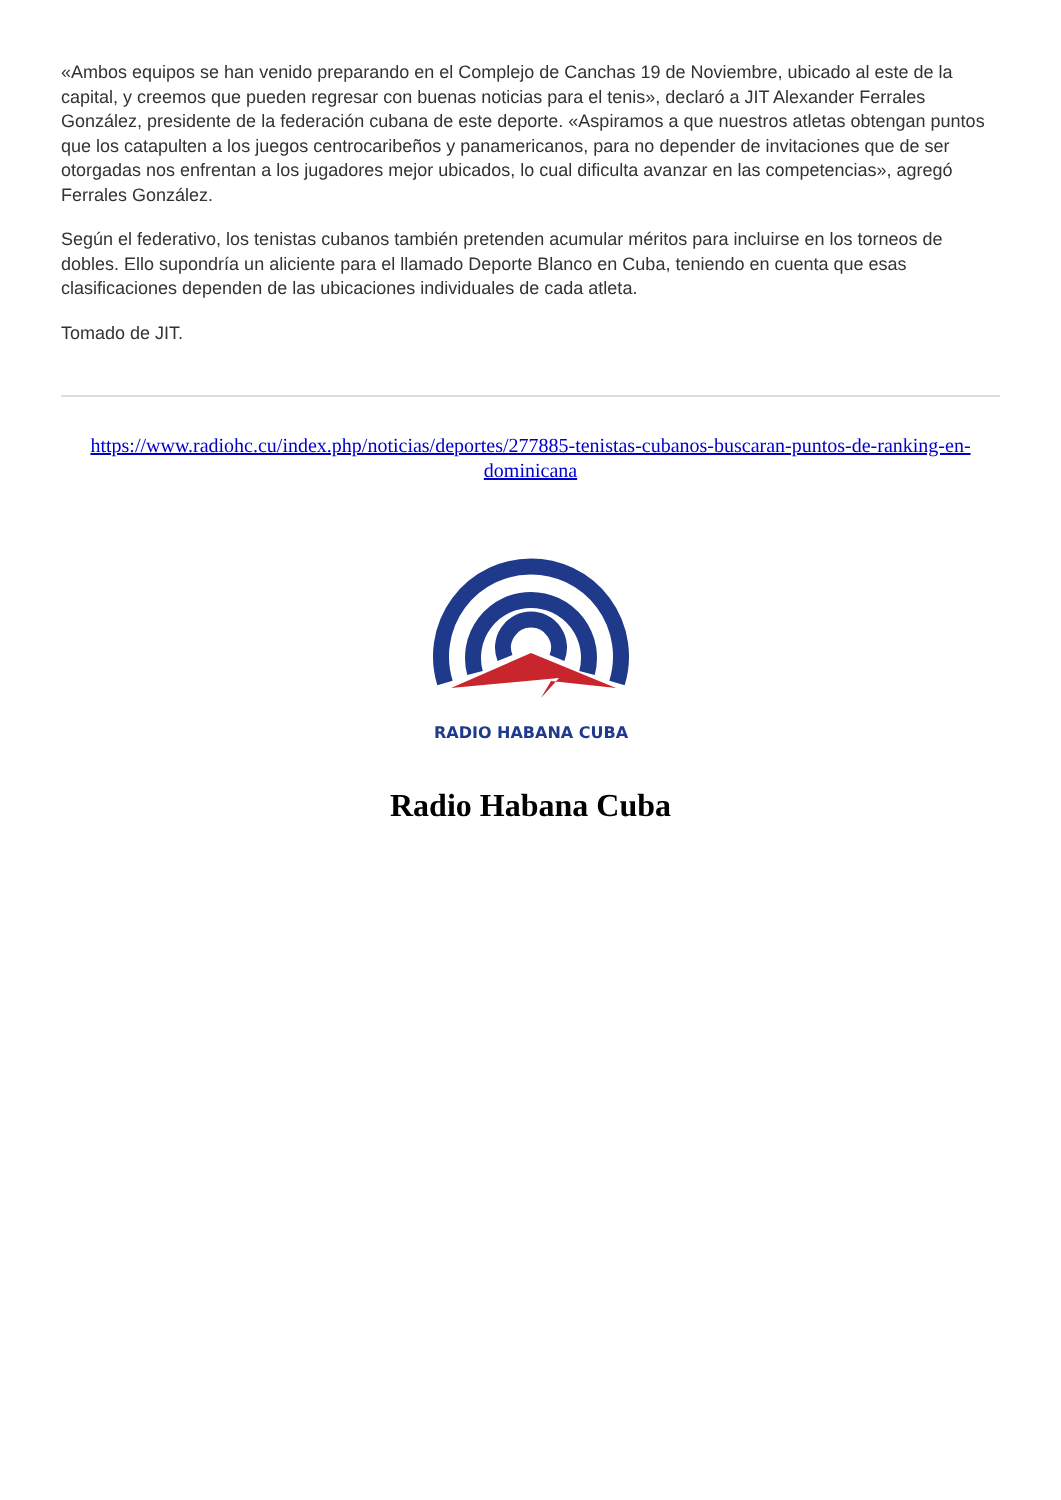«Ambos equipos se han venido preparando en el Complejo de Canchas 19 de Noviembre, ubicado al este de la capital, y creemos que pueden regresar con buenas noticias para el tenis», declaró a JIT Alexander Ferrales González, presidente de la federación cubana de este deporte. «Aspiramos a que nuestros atletas obtengan puntos que los catapulten a los juegos centrocaribeños y panamericanos, para no depender de invitaciones que de ser otorgadas nos enfrentan a los jugadores mejor ubicados, lo cual dificulta avanzar en las competencias», agregó Ferrales González.
Según el federativo, los tenistas cubanos también pretenden acumular méritos para incluirse en los torneos de dobles. Ello supondría un aliciente para el llamado Deporte Blanco en Cuba, teniendo en cuenta que esas clasificaciones dependen de las ubicaciones individuales de cada atleta.
Tomado de JIT.
https://www.radiohc.cu/index.php/noticias/deportes/277885-tenistas-cubanos-buscaran-puntos-de-ranking-en-dominicana
RADIO HABANA CUBA
Radio Habana Cuba